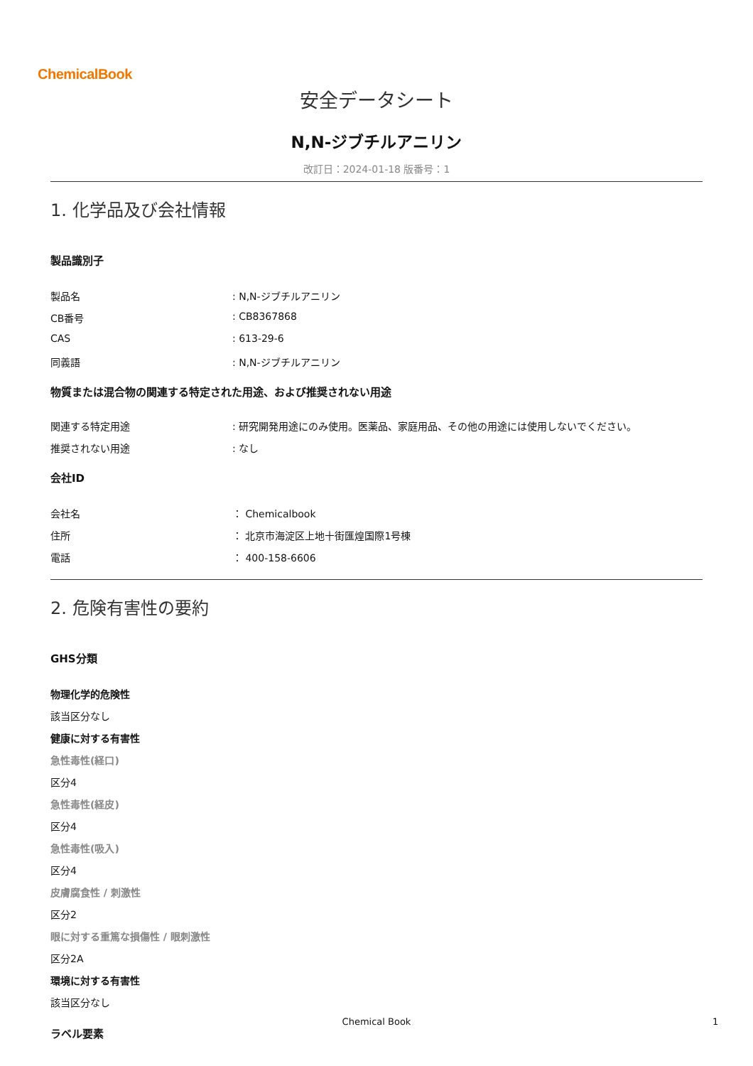ChemicalBook
安全データシート
N,N-ジブチルアニリン
改訂日：2024-01-18 版番号：1
1. 化学品及び会社情報
製品識別子
製品名 : N,N-ジブチルアニリン
CB番号 : CB8367868
CAS : 613-29-6
同義語 : N,N-ジブチルアニリン
物質または混合物の関連する特定された用途、および推奨されない用途
関連する特定用途 : 研究開発用途にのみ使用。医薬品、家庭用品、その他の用途には使用しないでください。
推奨されない用途 : なし
会社ID
会社名 ： Chemicalbook
住所 ： 北京市海淀区上地十街匯煌国際1号棟
電話 ： 400-158-6606
2. 危険有害性の要約
GHS分類
物理化学的危険性
該当区分なし
健康に対する有害性
急性毒性(経口)
区分4
急性毒性(経皮)
区分4
急性毒性(吸入)
区分4
皮膚腐食性 / 刺激性
区分2
眼に対する重篤な損傷性 / 眼刺激性
区分2A
環境に対する有害性
該当区分なし
ラベル要素
Chemical Book 1